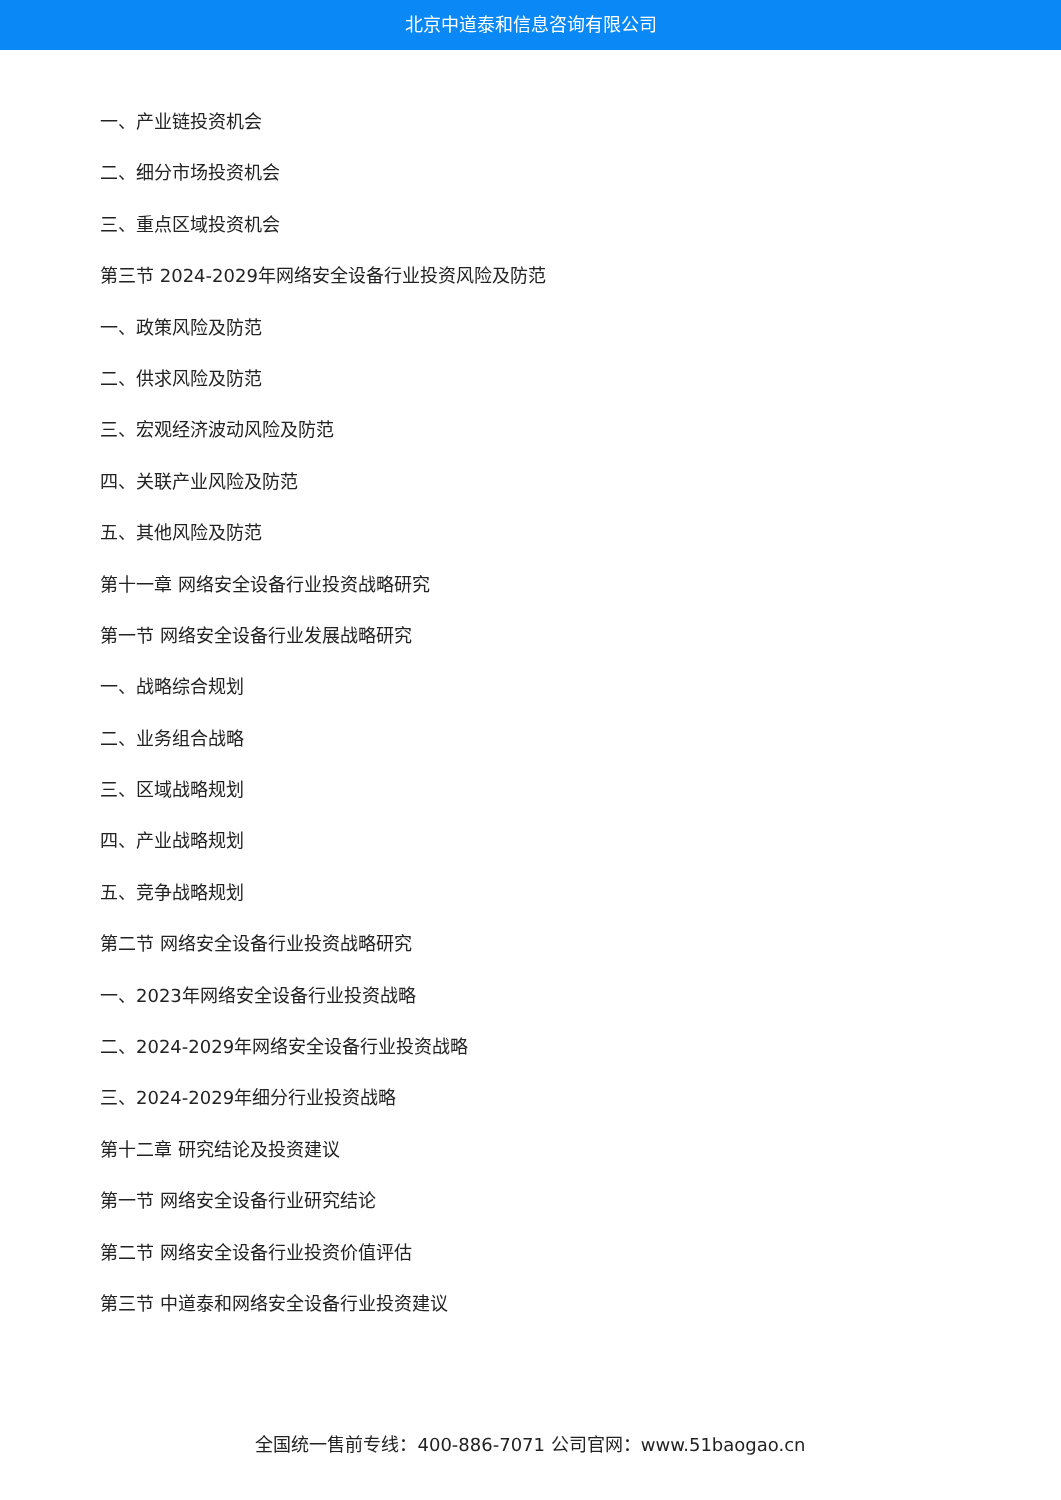北京中道泰和信息咨询有限公司
一、产业链投资机会
二、细分市场投资机会
三、重点区域投资机会
第三节 2024-2029年网络安全设备行业投资风险及防范
一、政策风险及防范
二、供求风险及防范
三、宏观经济波动风险及防范
四、关联产业风险及防范
五、其他风险及防范
第十一章 网络安全设备行业投资战略研究
第一节 网络安全设备行业发展战略研究
一、战略综合规划
二、业务组合战略
三、区域战略规划
四、产业战略规划
五、竞争战略规划
第二节 网络安全设备行业投资战略研究
一、2023年网络安全设备行业投资战略
二、2024-2029年网络安全设备行业投资战略
三、2024-2029年细分行业投资战略
第十二章 研究结论及投资建议
第一节 网络安全设备行业研究结论
第二节 网络安全设备行业投资价值评估
第三节 中道泰和网络安全设备行业投资建议
全国统一售前专线：400-886-7071 公司官网：www.51baogao.cn